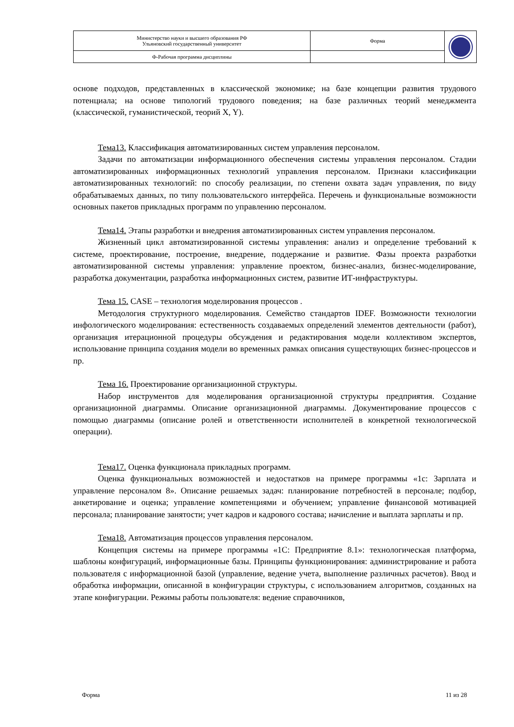| Министерство науки и высшего образования РФ Ульяновский государственный университет | Форма | |
| Ф-Рабочая программа дисциплины | | |
основе подходов, представленных в классической экономике; на базе концепции развития трудового потенциала; на основе типологий трудового поведения; на базе различных теорий менеджмента (классической, гуманистической, теорий X, Y).
Тема13. Классификация автоматизированных систем управления персоналом.
Задачи по автоматизации информационного обеспечения системы управления персоналом. Стадии автоматизированных информационных технологий управления персоналом. Признаки классификации автоматизированных технологий: по способу реализации, по степени охвата задач управления, по виду обрабатываемых данных, по типу пользовательского интерфейса. Перечень и функциональные возможности основных пакетов прикладных программ по управлению персоналом.
Тема14. Этапы разработки и внедрения автоматизированных систем управления персоналом.
Жизненный цикл автоматизированной системы управления: анализ и определение требований к системе, проектирование, построение, внедрение, поддержание и развитие. Фазы проекта разработки автоматизированной системы управления: управление проектом, бизнес-анализ, бизнес-моделирование, разработка документации, разработка информационных систем, развитие ИТ-инфраструктуры.
Тема 15. CASE – технология моделирования процессов .
Методология структурного моделирования. Семейство стандартов IDEF. Возможности технологии инфологического моделирования: естественность создаваемых определений элементов деятельности (работ), организация итерационной процедуры обсуждения и редактирования модели коллективом экспертов, использование принципа создания модели во временных рамках описания существующих бизнес-процессов и пр.
Тема 16. Проектирование организационной структуры.
Набор инструментов для моделирования организационной структуры предприятия. Создание организационной диаграммы. Описание организационной диаграммы. Документирование процессов с помощью диаграммы (описание ролей и ответственности исполнителей в конкретной технологической операции).
Тема17. Оценка функционала прикладных программ.
Оценка функциональных возможностей и недостатков на примере программы «1с: Зарплата и управление персоналом 8». Описание решаемых задач: планирование потребностей в персонале; подбор, анкетирование и оценка; управление компетенциями и обучением; управление финансовой мотивацией персонала; планирование занятости; учет кадров и кадрового состава; начисление и выплата зарплаты и пр.
Тема18. Автоматизация процессов управления персоналом.
Концепция системы на примере программы «1С: Предприятие 8.1»: технологическая платформа, шаблоны конфигураций, информационные базы. Принципы функционирования: администрирование и работа пользователя с информационной базой (управление, ведение учета, выполнение различных расчетов). Ввод и обработка информации, описанной в конфигурации структуры, с использованием алгоритмов, созданных на этапе конфигурации. Режимы работы пользователя: ведение справочников,
Форма 11 из 28